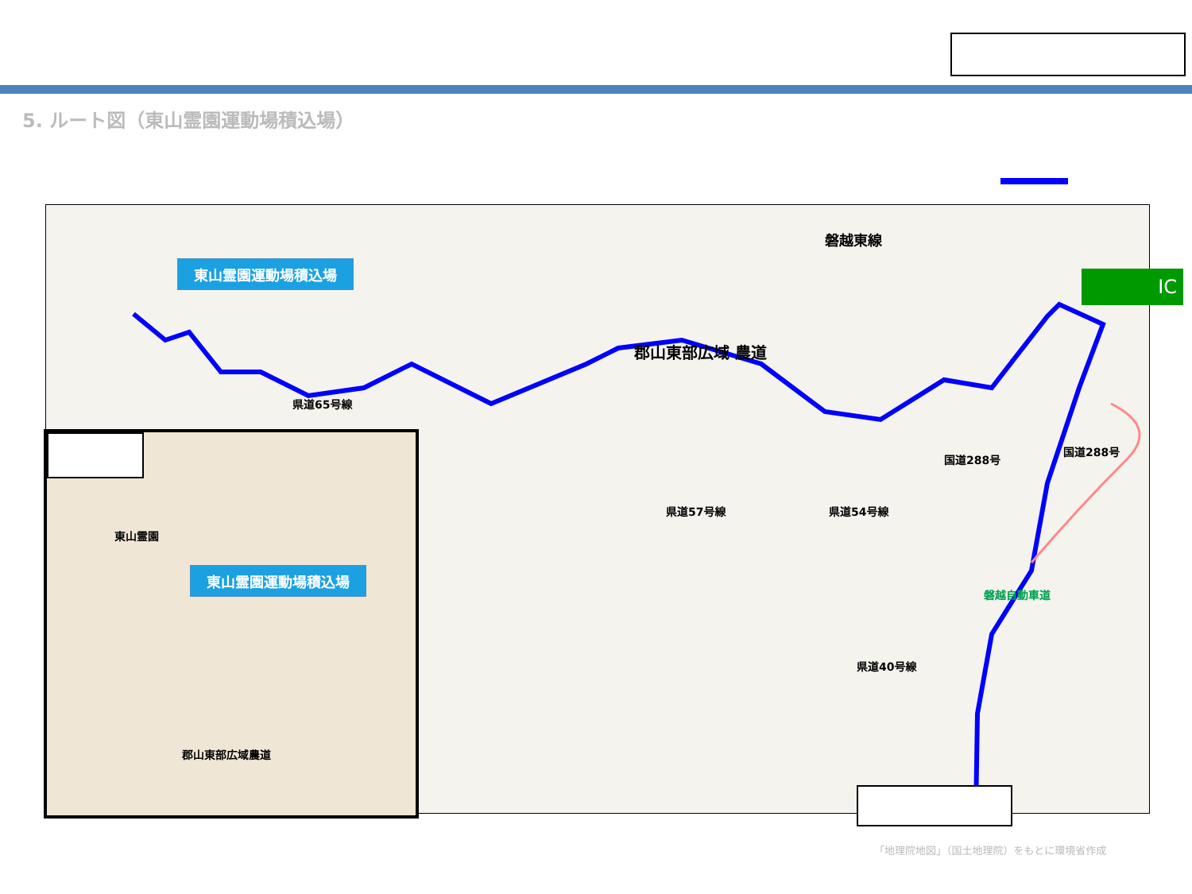5. ルート図（東山霊園運動場積込場）
東山霊園運動場積込場
県道65号線
郡山東部広域 農道
磐越東線
国道288号
国道288号
県道54号線
県道57号線
県道40号線
磐越自動車道
IC
東山霊園運動場積込場
郡山東部広域農道
東山霊園
「地理院地図」（国土地理院）をもとに環境省作成